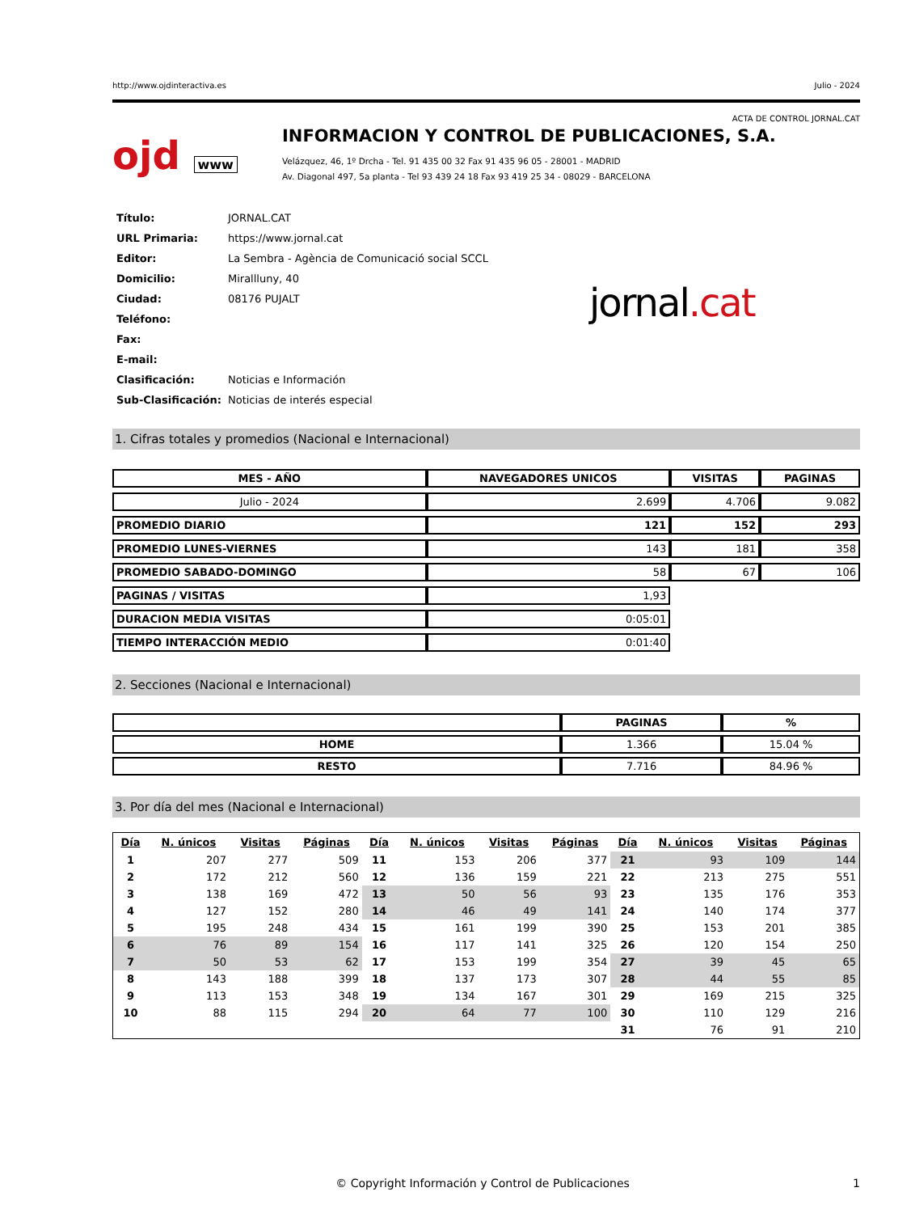http://www.ojdinteractiva.es Julio - 2024
ACTA DE CONTROL JORNAL.CAT
ojd www
INFORMACION Y CONTROL DE PUBLICACIONES, S.A.
Velázquez, 46, 1º Drcha - Tel. 91 435 00 32 Fax 91 435 96 05 - 28001 - MADRID
Av. Diagonal 497, 5a planta - Tel 93 439 24 18 Fax 93 419 25 34 - 08029 - BARCELONA
| Título: | JORNAL.CAT |
| URL Primaria: | https://www.jornal.cat |
| Editor: | La Sembra - Agència de Comunicació social SCCL |
| Domicilio: | Mirallluny, 40 |
| Ciudad: | 08176 PUJALT |
| Teléfono: | |
| Fax: | |
| E-mail: | |
| Clasificación: | Noticias e Información |
| Sub-Clasificación: | Noticias de interés especial |
jornal.cat
1. Cifras totales y promedios (Nacional e Internacional)
| MES - AÑO | NAVEGADORES UNICOS | VISITAS | PAGINAS |
| --- | --- | --- | --- |
| Julio - 2024 | 2.699 | 4.706 | 9.082 |
| PROMEDIO DIARIO | 121 | 152 | 293 |
| PROMEDIO LUNES-VIERNES | 143 | 181 | 358 |
| PROMEDIO SABADO-DOMINGO | 58 | 67 | 106 |
| PAGINAS / VISITAS | 1,93 | | |
| DURACION MEDIA VISITAS | 0:05:01 | | |
| TIEMPO INTERACCIÓN MEDIO | 0:01:40 | | |
2. Secciones (Nacional e Internacional)
| | PAGINAS | % |
| --- | --- | --- |
| HOME | 1.366 | 15.04 % |
| RESTO | 7.716 | 84.96 % |
3. Por día del mes (Nacional e Internacional)
| Día | N. únicos | Visitas | Páginas | Día | N. únicos | Visitas | Páginas | Día | N. únicos | Visitas | Páginas |
| --- | --- | --- | --- | --- | --- | --- | --- | --- | --- | --- | --- |
| 1 | 207 | 277 | 509 | 11 | 153 | 206 | 377 | 21 | 93 | 109 | 144 |
| 2 | 172 | 212 | 560 | 12 | 136 | 159 | 221 | 22 | 213 | 275 | 551 |
| 3 | 138 | 169 | 472 | 13 | 50 | 56 | 93 | 23 | 135 | 176 | 353 |
| 4 | 127 | 152 | 280 | 14 | 46 | 49 | 141 | 24 | 140 | 174 | 377 |
| 5 | 195 | 248 | 434 | 15 | 161 | 199 | 390 | 25 | 153 | 201 | 385 |
| 6 | 76 | 89 | 154 | 16 | 117 | 141 | 325 | 26 | 120 | 154 | 250 |
| 7 | 50 | 53 | 62 | 17 | 153 | 199 | 354 | 27 | 39 | 45 | 65 |
| 8 | 143 | 188 | 399 | 18 | 137 | 173 | 307 | 28 | 44 | 55 | 85 |
| 9 | 113 | 153 | 348 | 19 | 134 | 167 | 301 | 29 | 169 | 215 | 325 |
| 10 | 88 | 115 | 294 | 20 | 64 | 77 | 100 | 30 | 110 | 129 | 216 |
| | | | | | | | | 31 | 76 | 91 | 210 |
© Copyright Información y Control de Publicaciones 1